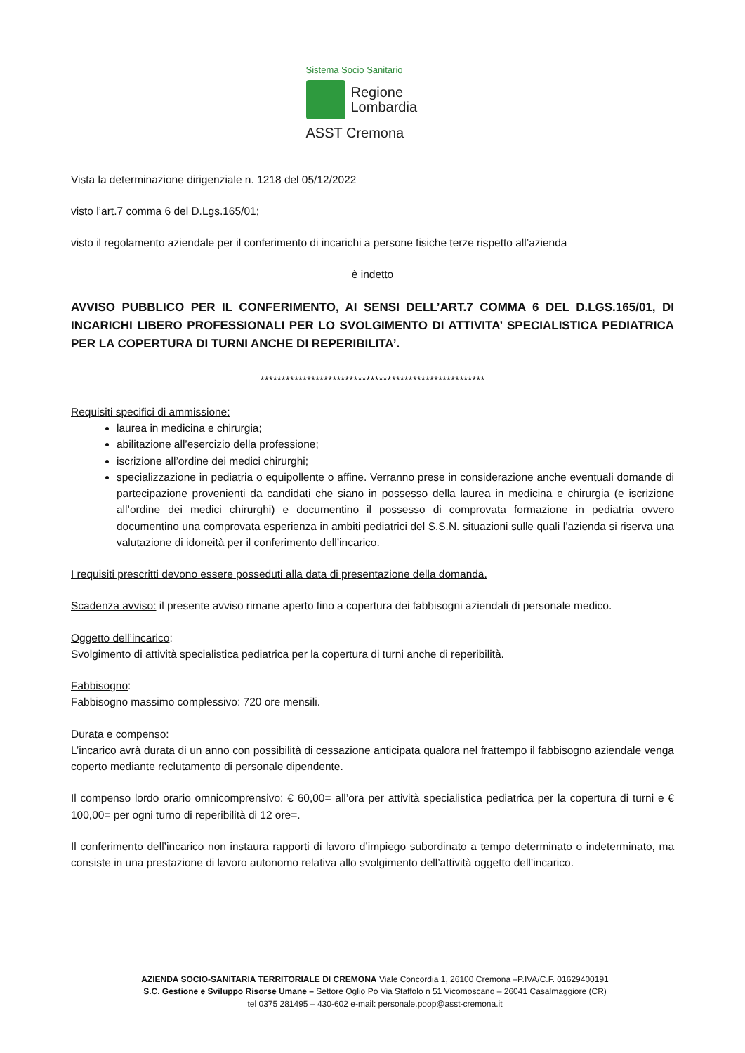Sistema Socio Sanitario
Regione
Lombardia
ASST Cremona
Vista la determinazione dirigenziale n. 1218 del 05/12/2022
visto l’art.7 comma 6 del D.Lgs.165/01;
visto il regolamento aziendale per il conferimento di incarichi a persone fisiche terze rispetto all’azienda
è indetto
AVVISO PUBBLICO PER IL CONFERIMENTO, AI SENSI DELL’ART.7 COMMA 6 DEL D.LGS.165/01, DI INCARICHI LIBERO PROFESSIONALI PER LO SVOLGIMENTO DI ATTIVITA’ SPECIALISTICA PEDIATRICA PER LA COPERTURA DI TURNI ANCHE DI REPERIBILITA’.
*****************************************************
Requisiti specifici di ammissione:
laurea in medicina e chirurgia;
abilitazione all’esercizio della professione;
iscrizione all’ordine dei medici chirurghi;
specializzazione in pediatria o equipollente o affine. Verranno prese in considerazione anche eventuali domande di partecipazione provenienti da candidati che siano in possesso della laurea in medicina e chirurgia (e iscrizione all’ordine dei medici chirurghi) e documentino il possesso di comprovata formazione in pediatria ovvero documentino una comprovata esperienza in ambiti pediatrici del S.S.N. situazioni sulle quali l’azienda si riserva una valutazione di idoneità per il conferimento dell’incarico.
I requisiti prescritti devono essere posseduti alla data di presentazione della domanda.
Scadenza avviso: il presente avviso rimane aperto fino a copertura dei fabbisogni aziendali di personale medico.
Oggetto dell’incarico:
Svolgimento di attività specialistica pediatrica per la copertura di turni anche di reperibilità.
Fabbisogno:
Fabbisogno massimo complessivo: 720 ore mensili.
Durata e compenso:
L’incarico avrà durata di un anno con possibilità di cessazione anticipata qualora nel frattempo il fabbisogno aziendale venga coperto mediante reclutamento di personale dipendente.
Il compenso lordo orario omnicomprensivo: € 60,00= all’ora per attività specialistica pediatrica per la copertura di turni e € 100,00= per ogni turno di reperibilità di 12 ore=.
Il conferimento dell’incarico non instaura rapporti di lavoro d’impiego subordinato a tempo determinato o indeterminato, ma consiste in una prestazione di lavoro autonomo relativa allo svolgimento dell’attività oggetto dell’incarico.
AZIENDA SOCIO-SANITARIA TERRITORIALE DI CREMONA Viale Concordia 1, 26100 Cremona –P.IVA/C.F. 01629400191
S.C. Gestione e Sviluppo Risorse Umane – Settore Oglio Po Via Staffolo n 51 Vicomoscano – 26041 Casalmaggiore (CR)
tel 0375 281495 – 430-602 e-mail: personale.poop@asst-cremona.it